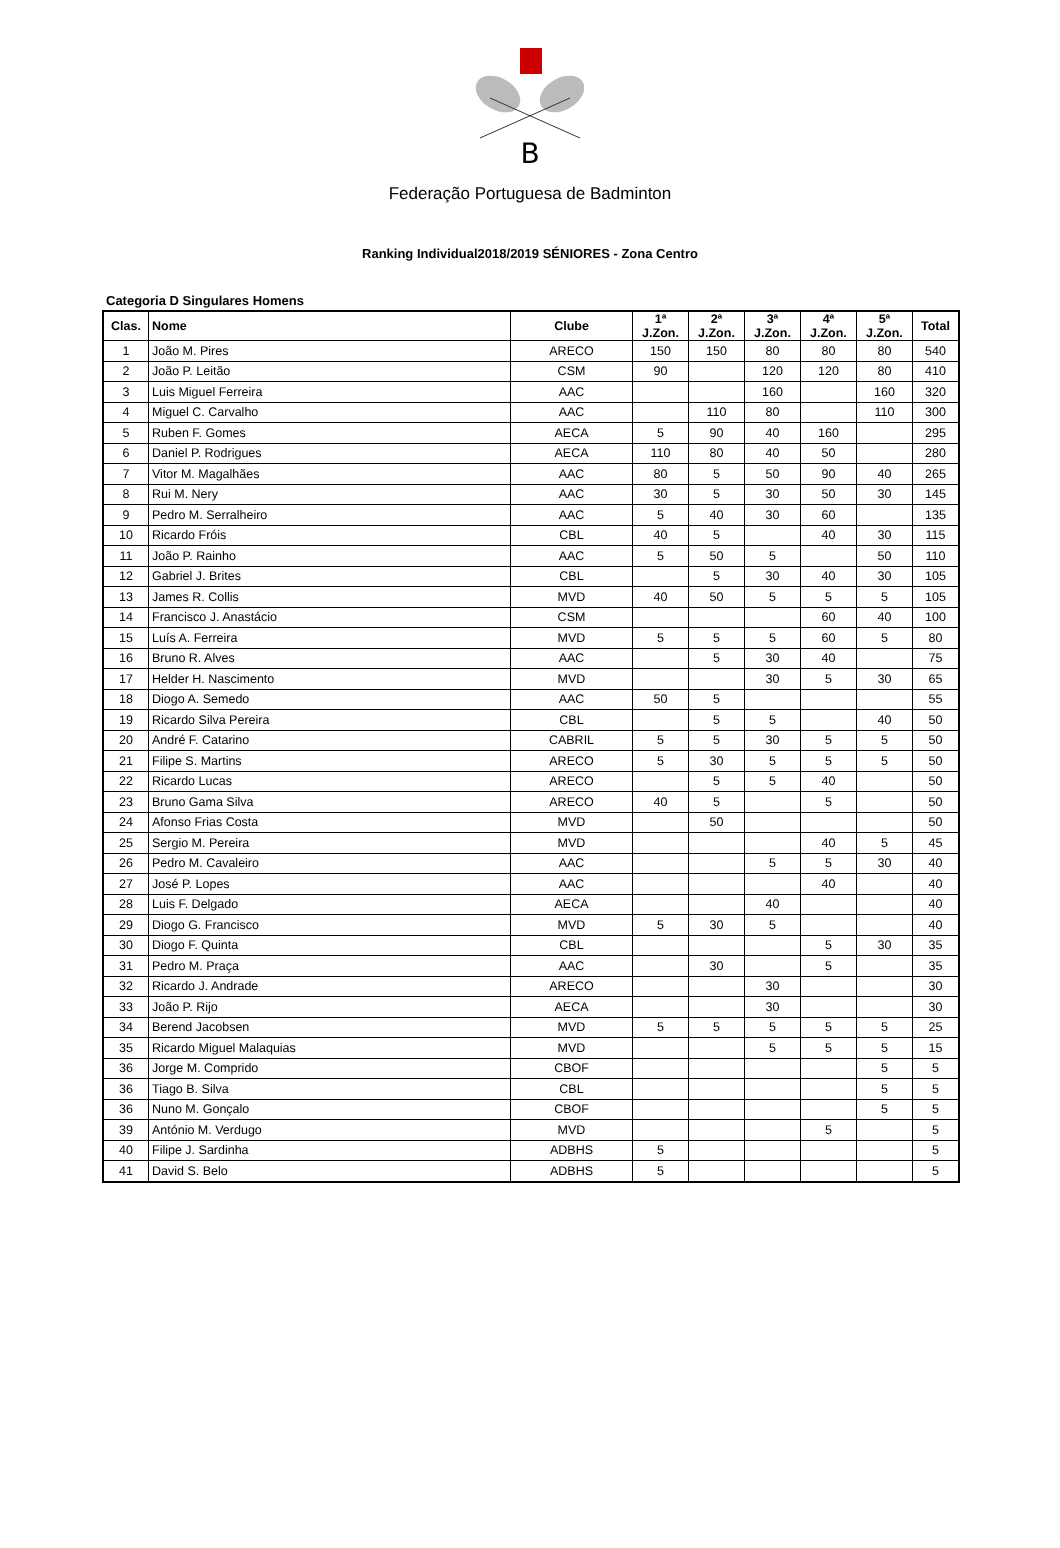B
Federação Portuguesa de Badminton
Ranking Individual2018/2019 SÉNIORES - Zona Centro
Categoria D Singulares Homens
| Clas. | Nome | Clube | 1ª J.Zon. | 2ª J.Zon. | 3ª J.Zon. | 4ª J.Zon. | 5ª J.Zon. | Total |
| --- | --- | --- | --- | --- | --- | --- | --- | --- |
| 1 | João M. Pires | ARECO | 150 | 150 | 80 | 80 | 80 | 540 |
| 2 | João P. Leitão | CSM | 90 | | 120 | 120 | 80 | 410 |
| 3 | Luis Miguel Ferreira | AAC | | | 160 | | 160 | 320 |
| 4 | Miguel C. Carvalho | AAC | | 110 | 80 | | 110 | 300 |
| 5 | Ruben F. Gomes | AECA | 5 | 90 | 40 | 160 | | 295 |
| 6 | Daniel P. Rodrigues | AECA | 110 | 80 | 40 | 50 | | 280 |
| 7 | Vitor M. Magalhães | AAC | 80 | 5 | 50 | 90 | 40 | 265 |
| 8 | Rui M. Nery | AAC | 30 | 5 | 30 | 50 | 30 | 145 |
| 9 | Pedro M. Serralheiro | AAC | 5 | 40 | 30 | 60 | | 135 |
| 10 | Ricardo Fróis | CBL | 40 | 5 | | 40 | 30 | 115 |
| 11 | João P. Rainho | AAC | 5 | 50 | 5 | | 50 | 110 |
| 12 | Gabriel J. Brites | CBL | | 5 | 30 | 40 | 30 | 105 |
| 13 | James R. Collis | MVD | 40 | 50 | 5 | 5 | 5 | 105 |
| 14 | Francisco J. Anastácio | CSM | | | | 60 | 40 | 100 |
| 15 | Luís A. Ferreira | MVD | 5 | 5 | 5 | 60 | 5 | 80 |
| 16 | Bruno R. Alves | AAC | | 5 | 30 | 40 | | 75 |
| 17 | Helder H. Nascimento | MVD | | | 30 | 5 | 30 | 65 |
| 18 | Diogo A. Semedo | AAC | 50 | 5 | | | | 55 |
| 19 | Ricardo Silva Pereira | CBL | | 5 | 5 | | 40 | 50 |
| 20 | André F. Catarino | CABRIL | 5 | 5 | 30 | 5 | 5 | 50 |
| 21 | Filipe S. Martins | ARECO | 5 | 30 | 5 | 5 | 5 | 50 |
| 22 | Ricardo Lucas | ARECO | | 5 | 5 | 40 | | 50 |
| 23 | Bruno Gama Silva | ARECO | 40 | 5 | | 5 | | 50 |
| 24 | Afonso Frias Costa | MVD | | 50 | | | | 50 |
| 25 | Sergio M. Pereira | MVD | | | | 40 | 5 | 45 |
| 26 | Pedro M. Cavaleiro | AAC | | | 5 | 5 | 30 | 40 |
| 27 | José P. Lopes | AAC | | | | 40 | | 40 |
| 28 | Luis F. Delgado | AECA | | | 40 | | | 40 |
| 29 | Diogo G. Francisco | MVD | 5 | 30 | 5 | | | 40 |
| 30 | Diogo F. Quinta | CBL | | | | 5 | 30 | 35 |
| 31 | Pedro M. Praça | AAC | | 30 | | 5 | | 35 |
| 32 | Ricardo J. Andrade | ARECO | | | 30 | | | 30 |
| 33 | João P. Rijo | AECA | | | 30 | | | 30 |
| 34 | Berend Jacobsen | MVD | 5 | 5 | 5 | 5 | 5 | 25 |
| 35 | Ricardo Miguel Malaquias | MVD | | | 5 | 5 | 5 | 15 |
| 36 | Jorge M. Comprido | CBOF | | | | | 5 | 5 |
| 36 | Tiago B. Silva | CBL | | | | | 5 | 5 |
| 36 | Nuno M. Gonçalo | CBOF | | | | | 5 | 5 |
| 39 | António M. Verdugo | MVD | | | | 5 | | 5 |
| 40 | Filipe J. Sardinha | ADBHS | 5 | | | | | 5 |
| 41 | David S. Belo | ADBHS | 5 | | | | | 5 |